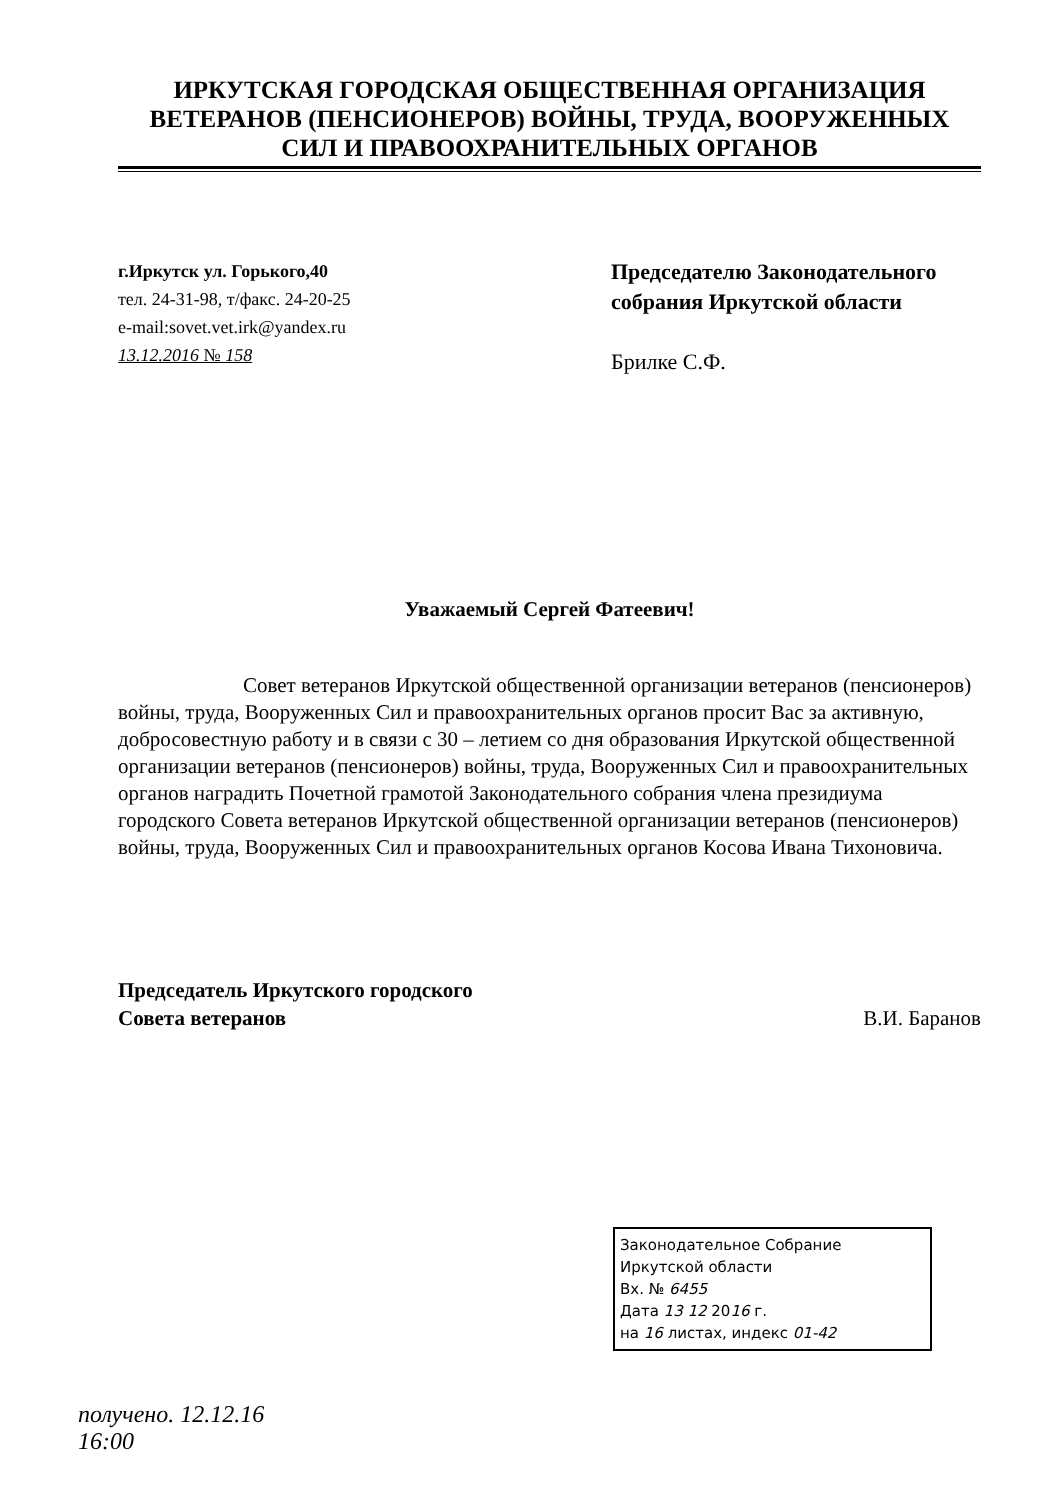ИРКУТСКАЯ ГОРОДСКАЯ ОБЩЕСТВЕННАЯ ОРГАНИЗАЦИЯ
ВЕТЕРАНОВ (ПЕНСИОНЕРОВ) ВОЙНЫ, ТРУДА, ВООРУЖЕННЫХ
СИЛ И ПРАВООХРАНИТЕЛЬНЫХ ОРГАНОВ
г.Иркутск ул. Горького,40
тел. 24-31-98, т/факс. 24-20-25
e-mail:sovet.vet.irk@yandex.ru
13.12.2016 № 158
Председателю Законодательного собрания Иркутской области
Брилке С.Ф.
Уважаемый Сергей Фатеевич!
Совет ветеранов Иркутской общественной организации ветеранов (пенсионеров) войны, труда, Вооруженных Сил и правоохранительных органов просит Вас за активную, добросовестную работу и в связи с 30 – летием со дня образования Иркутской общественной организации ветеранов (пенсионеров) войны, труда, Вооруженных Сил и правоохранительных органов наградить Почетной грамотой Законодательного собрания члена президиума городского Совета ветеранов Иркутской общественной организации ветеранов (пенсионеров) войны, труда, Вооруженных Сил и правоохранительных органов Косова Ивана Тихоновича.
Председатель Иркутского городского
Совета ветеранов
В.И. Баранов
Законодательное Собрание
Иркутской области
Вх. № 6455
Дата 13 12 2016 г.
на 16 листах, индекс 01-42
получено. 12.12.16
16:00